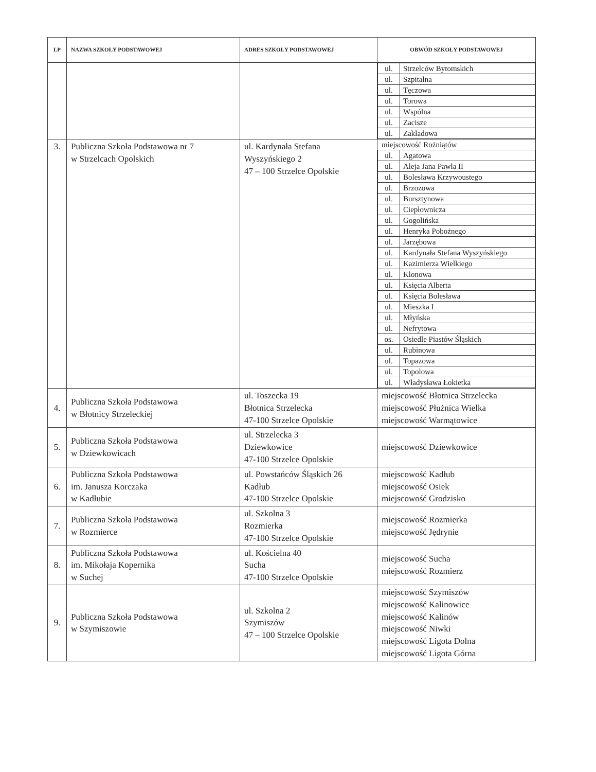| LP | NAZWA SZKOŁY PODSTAWOWEJ | ADRES SZKOŁY PODSTAWOWEJ | OBWÓD SZKOŁY PODSTAWOWEJ |
| --- | --- | --- | --- |
| | | | / ul. / Strzelców Bytomskich / / ul. / Szpitalna / / ul. / Tęczowa / / ul. / Torowa / / ul. / Wspólna / / ul. / Zacisze / / ul. / Zakładowa / |
| 3. | Publiczna Szkoła Podstawowa nr 7 w Strzelcach Opolskich | ul. Kardynała Stefana Wyszyńskiego 2 47 – 100 Strzelce Opolskie | miejscowość Rożniątów / ul. / Agatowa / / ul. / Aleja Jana Pawła II / / ul. / Bolesława Krzywoustego / / ul. / Brzozowa / / ul. / Bursztynowa / / ul. / Ciepłownicza / / ul. / Gogolińska / / ul. / Henryka Pobożnego / / ul. / Jarzębowa / / ul. / Kardynała Stefana Wyszyńskiego / / ul. / Kazimierza Wielkiego / / ul. / Klonowa / / ul. / Księcia Alberta / / ul. / Księcia Bolesława / / ul. / Mieszka I / / ul. / Młyńska / / ul. / Nefrytowa / / os. / Osiedle Piastów Śląskich / / ul. / Rubinowa / / ul. / Topazowa / / ul. / Topolowa / / ul. / Władysława Łokietka / |
| 4. | Publiczna Szkoła Podstawowa w Błotnicy Strzeleckiej | ul. Toszecka 19 Błotnica Strzelecka 47-100 Strzelce Opolskie | miejscowość Błotnica Strzelecka miejscowość Płużnica Wielka miejscowość Warmątowice |
| 5. | Publiczna Szkoła Podstawowa w Dziewkowicach | ul. Strzelecka 3 Dziewkowice 47-100 Strzelce Opolskie | miejscowość Dziewkowice |
| 6. | Publiczna Szkoła Podstawowa im. Janusza Korczaka w Kadłubie | ul. Powstańców Śląskich 26 Kadłub 47-100 Strzelce Opolskie | miejscowość Kadłub miejscowość Osiek miejscowość Grodzisko |
| 7. | Publiczna Szkoła Podstawowa w Rozmierce | ul. Szkolna 3 Rozmierka 47-100 Strzelce Opolskie | miejscowość Rozmierka miejscowość Jędrynie |
| 8. | Publiczna Szkoła Podstawowa im. Mikołaja Kopernika w Suchej | ul. Kościelna 40 Sucha 47-100 Strzelce Opolskie | miejscowość Sucha miejscowość Rozmierz |
| 9. | Publiczna Szkoła Podstawowa w Szymiszowie | ul. Szkolna 2 Szymiszów 47 – 100 Strzelce Opolskie | miejscowość Szymiszów miejscowość Kalinowice miejscowość Kalinów miejscowość Niwki miejscowość Ligota Dolna miejscowość Ligota Górna |